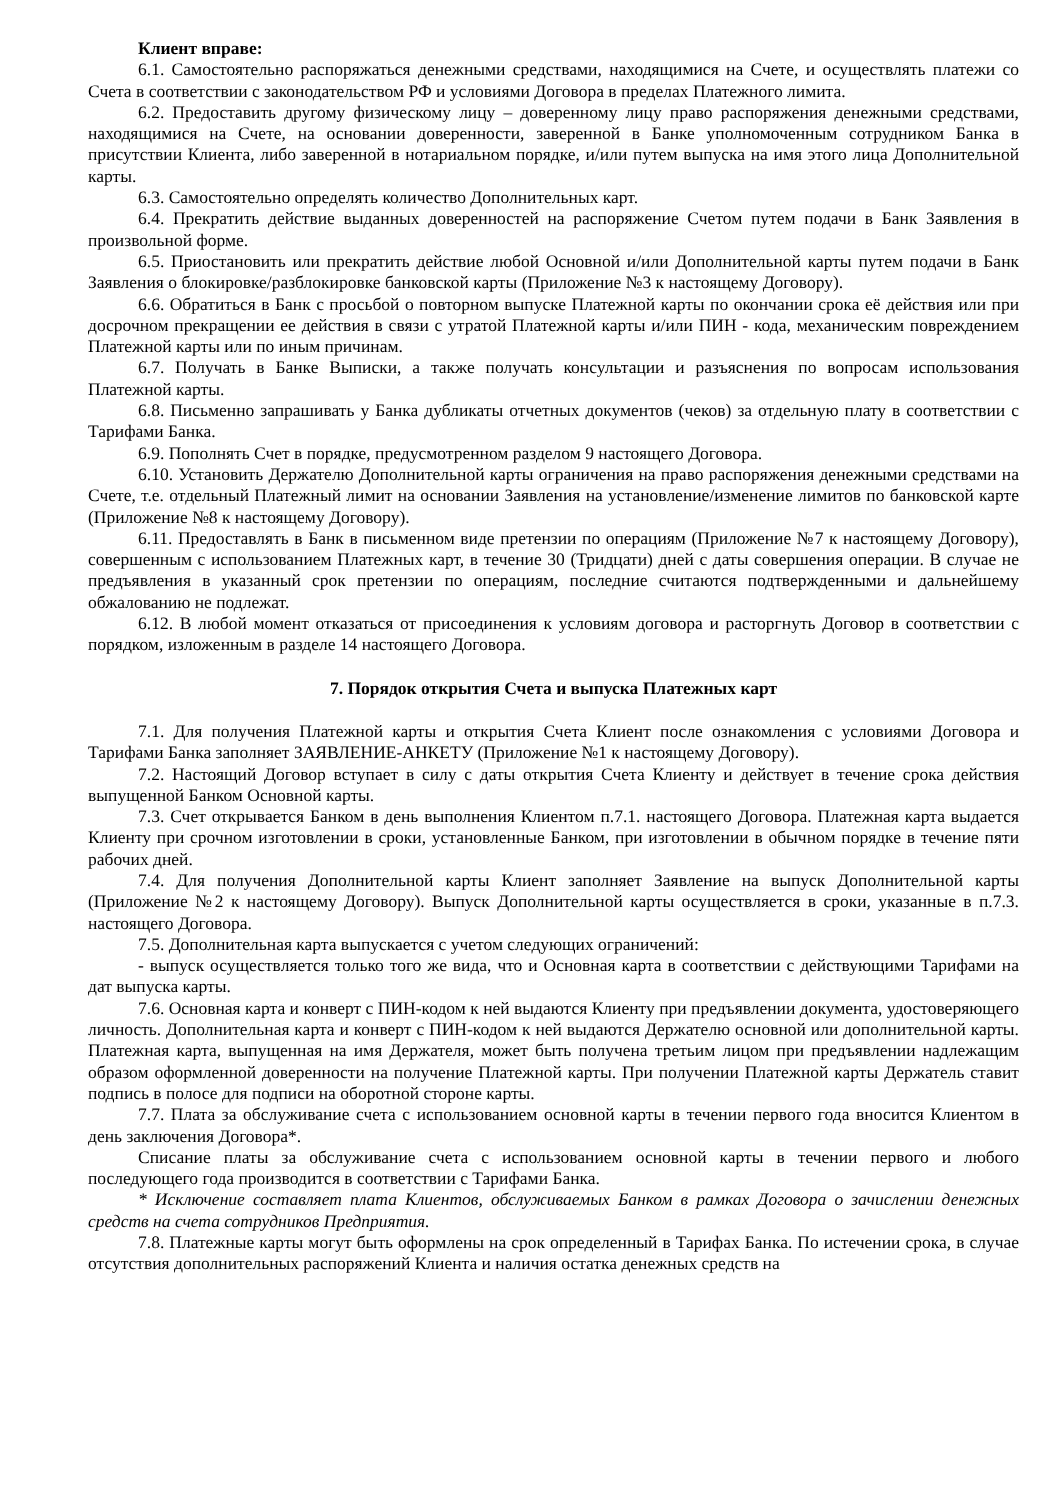Клиент вправе:
6.1. Самостоятельно распоряжаться денежными средствами, находящимися на Счете, и осуществлять платежи со Счета в соответствии с законодательством РФ и условиями Договора в пределах Платежного лимита.
6.2. Предоставить другому физическому лицу – доверенному лицу право распоряжения денежными средствами, находящимися на Счете, на основании доверенности, заверенной в Банке уполномоченным сотрудником Банка в присутствии Клиента, либо заверенной в нотариальном порядке, и/или путем выпуска на имя этого лица Дополнительной карты.
6.3. Самостоятельно определять количество Дополнительных карт.
6.4. Прекратить действие выданных доверенностей на распоряжение Счетом путем подачи в Банк Заявления в произвольной форме.
6.5. Приостановить или прекратить действие любой Основной и/или Дополнительной карты путем подачи в Банк Заявления о блокировке/разблокировке банковской карты (Приложение №3 к настоящему Договору).
6.6. Обратиться в Банк с просьбой о повторном выпуске Платежной карты по окончании срока её действия или при досрочном прекращении ее действия в связи с утратой Платежной карты и/или ПИН - кода, механическим повреждением Платежной карты или по иным причинам.
6.7. Получать в Банке Выписки, а также получать консультации и разъяснения по вопросам использования Платежной карты.
6.8. Письменно запрашивать у Банка дубликаты отчетных документов (чеков) за отдельную плату в соответствии с Тарифами Банка.
6.9. Пополнять Счет в порядке, предусмотренном разделом 9 настоящего Договора.
6.10. Установить Держателю Дополнительной карты ограничения на право распоряжения денежными средствами на Счете, т.е. отдельный Платежный лимит на основании Заявления на установление/изменение лимитов по банковской карте (Приложение №8 к настоящему Договору).
6.11. Предоставлять в Банк в письменном виде претензии по операциям (Приложение №7 к настоящему Договору), совершенным с использованием Платежных карт, в течение 30 (Тридцати) дней с даты совершения операции. В случае не предъявления в указанный срок претензии по операциям, последние считаются подтвержденными и дальнейшему обжалованию не подлежат.
6.12. В любой момент отказаться от присоединения к условиям договора и расторгнуть Договор в соответствии с порядком, изложенным в разделе 14 настоящего Договора.
7. Порядок открытия Счета и выпуска Платежных карт
7.1. Для получения Платежной карты и открытия Счета Клиент после ознакомления с условиями Договора и Тарифами Банка заполняет ЗАЯВЛЕНИЕ-АНКЕТУ (Приложение №1 к настоящему Договору).
7.2. Настоящий Договор вступает в силу с даты открытия Счета Клиенту и действует в течение срока действия выпущенной Банком Основной карты.
7.3. Счет открывается Банком в день выполнения Клиентом п.7.1. настоящего Договора. Платежная карта выдается Клиенту при срочном изготовлении в сроки, установленные Банком, при изготовлении в обычном порядке в течение пяти рабочих дней.
7.4. Для получения Дополнительной карты Клиент заполняет Заявление на выпуск Дополнительной карты (Приложение №2 к настоящему Договору). Выпуск Дополнительной карты осуществляется в сроки, указанные в п.7.3. настоящего Договора.
7.5. Дополнительная карта выпускается с учетом следующих ограничений:
- выпуск осуществляется только того же вида, что и Основная карта в соответствии с действующими Тарифами на дат выпуска карты.
7.6. Основная карта и конверт с ПИН-кодом к ней выдаются Клиенту при предъявлении документа, удостоверяющего личность. Дополнительная карта и конверт с ПИН-кодом к ней выдаются Держателю основной или дополнительной карты. Платежная карта, выпущенная на имя Держателя, может быть получена третьим лицом при предъявлении надлежащим образом оформленной доверенности на получение Платежной карты. При получении Платежной карты Держатель ставит подпись в полосе для подписи на оборотной стороне карты.
7.7. Плата за обслуживание счета с использованием основной карты в течении первого года вносится Клиентом в день заключения Договора*.
Списание платы за обслуживание счета с использованием основной карты в течении первого и любого последующего года производится в соответствии с Тарифами Банка.
* Исключение составляет плата Клиентов, обслуживаемых Банком в рамках Договора о зачислении денежных средств на счета сотрудников Предприятия.
7.8. Платежные карты могут быть оформлены на срок определенный в Тарифах Банка. По истечении срока, в случае отсутствия дополнительных распоряжений Клиента и наличия остатка денежных средств на